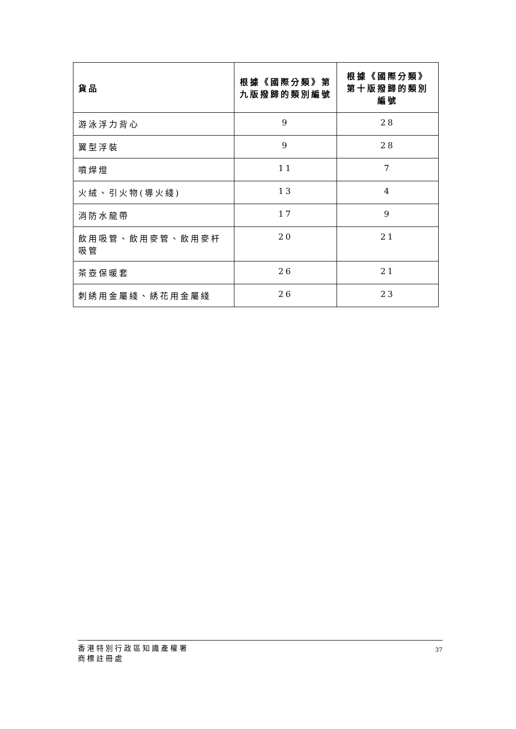| 貨品 | 根據《國際分類》第九版撥歸的類別編號 | 根據《國際分類》第十版撥歸的類別編號 |
| --- | --- | --- |
| 游泳浮力背心 | 9 | 28 |
| 翼型浮裝 | 9 | 28 |
| 噴焊燈 | 11 | 7 |
| 火絨、引火物(導火綫) | 13 | 4 |
| 消防水龍帶 | 17 | 9 |
| 飲用吸管、飲用麥管、飲用麥杆吸管 | 20 | 21 |
| 茶壺保暖套 | 26 | 21 |
| 刺綉用金屬綫、綉花用金屬綫 | 26 | 23 |
香港特別行政區知識產權署
商標註冊處
37